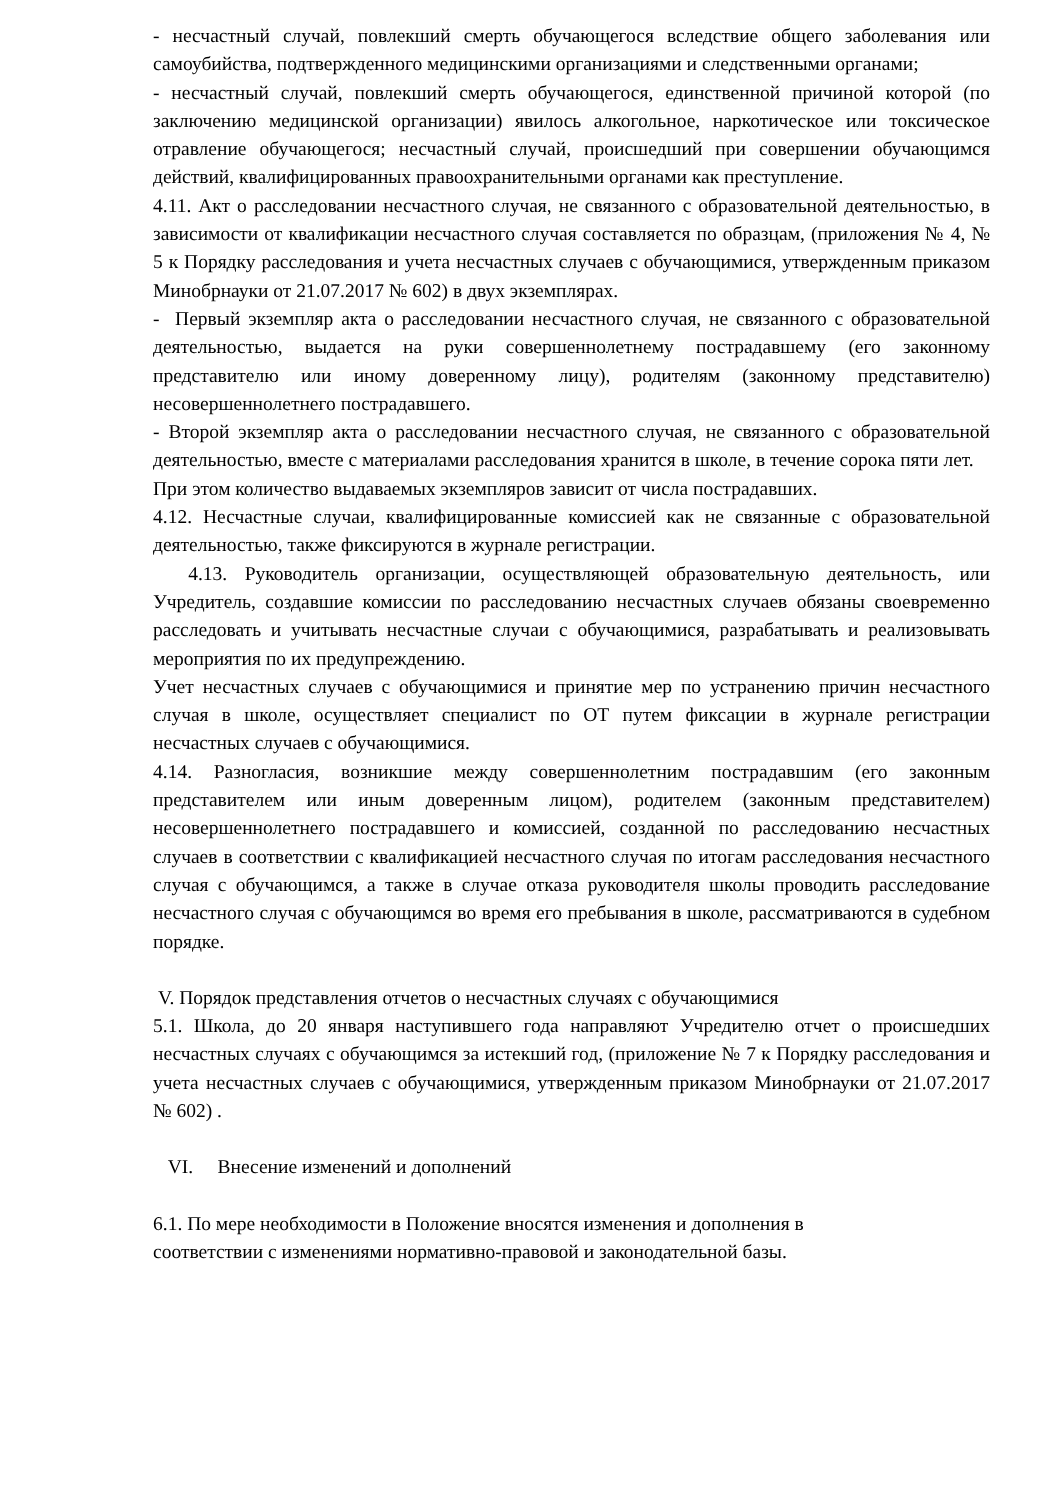- несчастный случай, повлекший смерть обучающегося вследствие общего заболевания или самоубийства, подтвержденного медицинскими организациями и следственными органами;
- несчастный случай, повлекший смерть обучающегося, единственной причиной которой (по заключению медицинской организации) явилось алкогольное, наркотическое или токсическое отравление обучающегося; несчастный случай, происшедший при совершении обучающимся действий, квалифицированных правоохранительными органами как преступление.
4.11. Акт о расследовании несчастного случая, не связанного с образовательной деятельностью, в зависимости от квалификации несчастного случая составляется по образцам, (приложения № 4, № 5 к Порядку расследования и учета несчастных случаев с обучающимися, утвержденным приказом Минобрнауки от 21.07.2017 № 602) в двух экземплярах.
- Первый экземпляр акта о расследовании несчастного случая, не связанного с образовательной деятельностью, выдается на руки совершеннолетнему пострадавшему (его законному представителю или иному доверенному лицу), родителям (законному представителю) несовершеннолетнего пострадавшего.
- Второй экземпляр акта о расследовании несчастного случая, не связанного с образовательной деятельностью, вместе с материалами расследования хранится в школе, в течение сорока пяти лет.
При этом количество выдаваемых экземпляров зависит от числа пострадавших.
4.12. Несчастные случаи, квалифицированные комиссией как не связанные с образовательной деятельностью, также фиксируются в журнале регистрации.
4.13. Руководитель организации, осуществляющей образовательную деятельность, или Учредитель, создавшие комиссии по расследованию несчастных случаев обязаны своевременно расследовать и учитывать несчастные случаи с обучающимися, разрабатывать и реализовывать мероприятия по их предупреждению.
Учет несчастных случаев с обучающимися и принятие мер по устранению причин несчастного случая в школе, осуществляет специалист по ОТ путем фиксации в журнале регистрации несчастных случаев с обучающимися.
4.14. Разногласия, возникшие между совершеннолетним пострадавшим (его законным представителем или иным доверенным лицом), родителем (законным представителем) несовершеннолетнего пострадавшего и комиссией, созданной по расследованию несчастных случаев в соответствии с квалификацией несчастного случая по итогам расследования несчастного случая с обучающимся, а также в случае отказа руководителя школы проводить расследование несчастного случая с обучающимся во время его пребывания в школе, рассматриваются в судебном порядке.
V. Порядок представления отчетов о несчастных случаях с обучающимися
5.1. Школа, до 20 января наступившего года направляют Учредителю отчет о происшедших несчастных случаях с обучающимся за истекший год, (приложение № 7 к Порядку расследования и учета несчастных случаев с обучающимися, утвержденным приказом Минобрнауки от 21.07.2017 № 602) .
VI. Внесение изменений и дополнений
6.1. По мере необходимости в Положение вносятся изменения и дополнения в
соответствии с изменениями нормативно-правовой и законодательной базы.